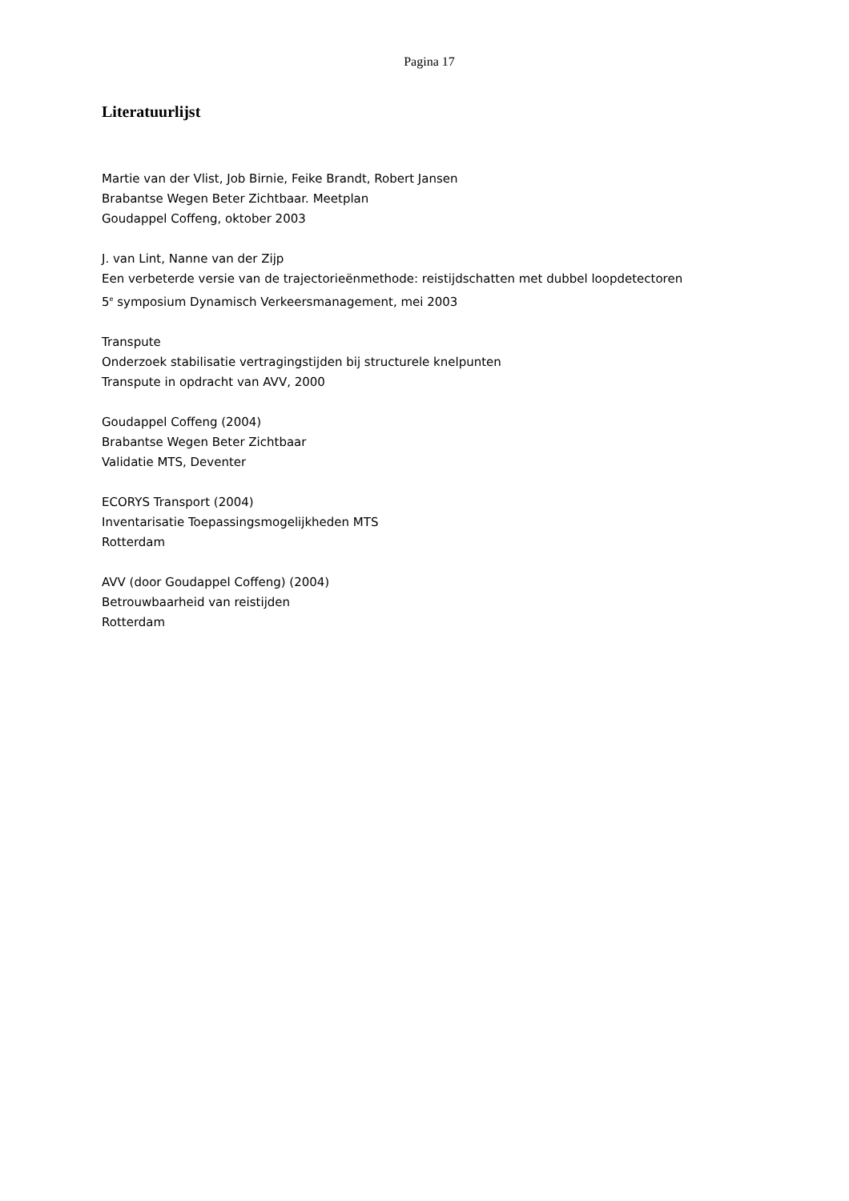Pagina 17
Literatuurlijst
Martie van der Vlist, Job Birnie, Feike Brandt, Robert Jansen
Brabantse Wegen Beter Zichtbaar. Meetplan
Goudappel Coffeng, oktober 2003
J. van Lint, Nanne van der Zijp
Een verbeterde versie van de trajectorieënmethode: reistijdschatten met dubbel loopdetectoren
5<sup>e</sup> symposium Dynamisch Verkeersmanagement, mei 2003
Transpute
Onderzoek stabilisatie vertragingstijden bij structurele knelpunten
Transpute in opdracht van AVV, 2000
Goudappel Coffeng (2004)
Brabantse Wegen Beter Zichtbaar
Validatie MTS, Deventer
ECORYS Transport (2004)
Inventarisatie Toepassingsmogelijkheden MTS
Rotterdam
AVV (door Goudappel Coffeng) (2004)
Betrouwbaarheid van reistijden
Rotterdam